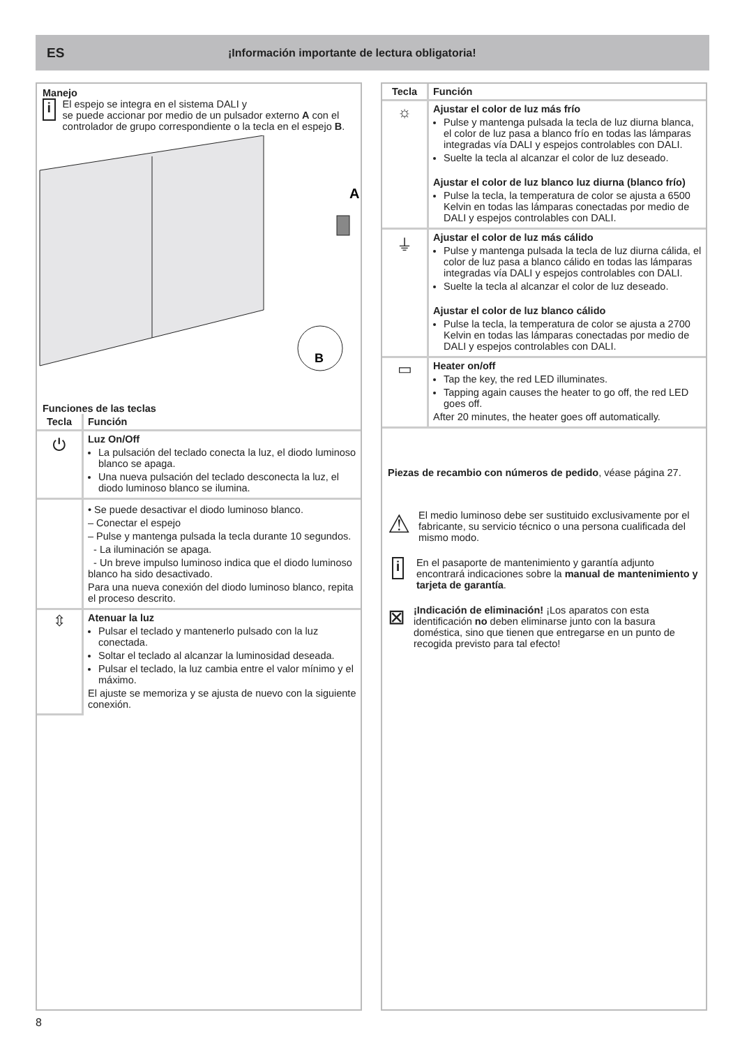ES ¡Información importante de lectura obligatoria!
Manejo
i
El espejo se integra en el sistema DALI y
se puede accionar por medio de un pulsador externo A con el controlador de grupo correspondiente o la tecla en el espejo B.
A
B
Funciones de las teclas
| Tecla | Función |
| --- | --- |
| ⏻ | Luz On/Off La pulsación del teclado conecta la luz, el diodo luminoso blanco se apaga. Una nueva pulsación del teclado desconecta la luz, el diodo luminoso blanco se ilumina. |
| | • Se puede desactivar el diodo luminoso blanco. – Conectar el espejo – Pulse y mantenga pulsada la tecla durante 10 segundos. - La iluminación se apaga. - Un breve impulso luminoso indica que el diodo luminoso blanco ha sido desactivado. Para una nueva conexión del diodo luminoso blanco, repita el proceso descrito. |
| ⇳ | Atenuar la luz Pulsar el teclado y mantenerlo pulsado con la luz conectada. Soltar el teclado al alcanzar la luminosidad deseada. Pulsar el teclado, la luz cambia entre el valor mínimo y el máximo. El ajuste se memoriza y se ajusta de nuevo con la siguiente conexión. |
| Tecla | Función |
| --- | --- |
| ☼ | Ajustar el color de luz más frío Pulse y mantenga pulsada la tecla de luz diurna blanca, el color de luz pasa a blanco frío en todas las lámparas integradas vía DALI y espejos controlables con DALI. Suelte la tecla al alcanzar el color de luz deseado. Ajustar el color de luz blanco luz diurna (blanco frío) Pulse la tecla, la temperatura de color se ajusta a 6500 Kelvin en todas las lámparas conectadas por medio de DALI y espejos controlables con DALI. |
| ⏚ | Ajustar el color de luz más cálido Pulse y mantenga pulsada la tecla de luz diurna cálida, el color de luz pasa a blanco cálido en todas las lámparas integradas vía DALI y espejos controlables con DALI. Suelte la tecla al alcanzar el color de luz deseado. Ajustar el color de luz blanco cálido Pulse la tecla, la temperatura de color se ajusta a 2700 Kelvin en todas las lámparas conectadas por medio de DALI y espejos controlables con DALI. |
| ▭ | Heater on/off Tap the key, the red LED illuminates. Tapping again causes the heater to go off, the red LED goes off. After 20 minutes, the heater goes off automatically. |
Piezas de recambio con números de pedido, véase página 27.
⚠
El medio luminoso debe ser sustituido exclusivamente por el fabricante, su servicio técnico o una persona cualificada del mismo modo.
i
En el pasaporte de mantenimiento y garantía adjunto encontrará indicaciones sobre la manual de mantenimiento y tarjeta de garantía.
⊠
¡Indicación de eliminación! ¡Los aparatos con esta identificación no deben eliminarse junto con la basura doméstica, sino que tienen que entregarse en un punto de recogida previsto para tal efecto!
8